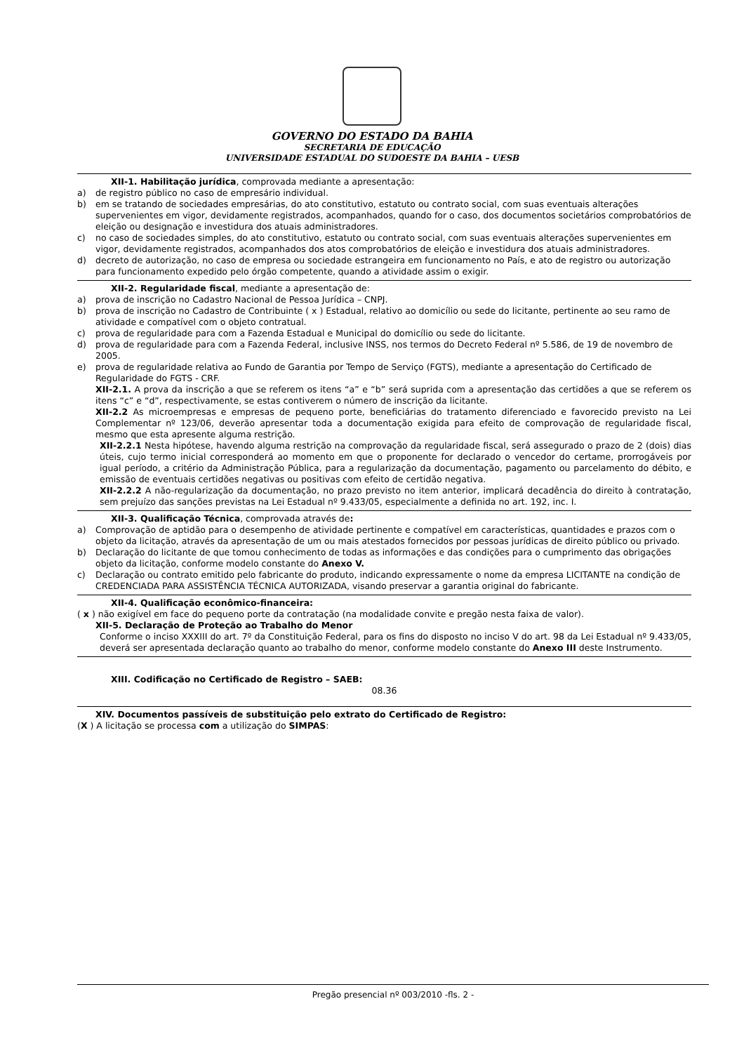GOVERNO DO ESTADO DA BAHIA
SECRETARIA DE EDUCAÇÃO
UNIVERSIDADE ESTADUAL DO SUDOESTE DA BAHIA – UESB
XII-1. Habilitação jurídica, comprovada mediante a apresentação:
a) de registro público no caso de empresário individual.
b) em se tratando de sociedades empresárias, do ato constitutivo, estatuto ou contrato social, com suas eventuais alterações supervenientes em vigor, devidamente registrados, acompanhados, quando for o caso, dos documentos societários comprobatórios de eleição ou designação e investidura dos atuais administradores.
c) no caso de sociedades simples, do ato constitutivo, estatuto ou contrato social, com suas eventuais alterações supervenientes em vigor, devidamente registrados, acompanhados dos atos comprobatórios de eleição e investidura dos atuais administradores.
d) decreto de autorização, no caso de empresa ou sociedade estrangeira em funcionamento no País, e ato de registro ou autorização para funcionamento expedido pelo órgão competente, quando a atividade assim o exigir.
XII-2. Regularidade fiscal, mediante a apresentação de:
a) prova de inscrição no Cadastro Nacional de Pessoa Jurídica – CNPJ.
b) prova de inscrição no Cadastro de Contribuinte ( x ) Estadual, relativo ao domicílio ou sede do licitante, pertinente ao seu ramo de atividade e compatível com o objeto contratual.
c) prova de regularidade para com a Fazenda Estadual e Municipal do domicílio ou sede do licitante.
d) prova de regularidade para com a Fazenda Federal, inclusive INSS, nos termos do Decreto Federal nº 5.586, de 19 de novembro de 2005.
e) prova de regularidade relativa ao Fundo de Garantia por Tempo de Serviço (FGTS), mediante a apresentação do Certificado de Regularidade do FGTS - CRF.
XII-2.1. A prova da inscrição a que se referem os itens “a” e “b” será suprida com a apresentação das certidões a que se referem os itens “c” e “d”, respectivamente, se estas contiverem o número de inscrição da licitante.
XII-2.2 As microempresas e empresas de pequeno porte, beneficiárias do tratamento diferenciado e favorecido previsto na Lei Complementar nº 123/06, deverão apresentar toda a documentação exigida para efeito de comprovação de regularidade fiscal, mesmo que esta apresente alguma restrição.
XII-2.2.1 Nesta hipótese, havendo alguma restrição na comprovação da regularidade fiscal, será assegurado o prazo de 2 (dois) dias úteis, cujo termo inicial corresponderá ao momento em que o proponente for declarado o vencedor do certame, prorrogáveis por igual período, a critério da Administração Pública, para a regularização da documentação, pagamento ou parcelamento do débito, e emissão de eventuais certidões negativas ou positivas com efeito de certidão negativa.
XII-2.2.2 A não-regularização da documentação, no prazo previsto no item anterior, implicará decadência do direito à contratação, sem prejuízo das sanções previstas na Lei Estadual nº 9.433/05, especialmente a definida no art. 192, inc. I.
XII-3. Qualificação Técnica, comprovada através de:
a) Comprovação de aptidão para o desempenho de atividade pertinente e compatível em características, quantidades e prazos com o objeto da licitação, através da apresentação de um ou mais atestados fornecidos por pessoas jurídicas de direito público ou privado.
b) Declaração do licitante de que tomou conhecimento de todas as informações e das condições para o cumprimento das obrigações objeto da licitação, conforme modelo constante do Anexo V.
c) Declaração ou contrato emitido pelo fabricante do produto, indicando expressamente o nome da empresa LICITANTE na condição de CREDENCIADA PARA ASSISTÊNCIA TÉCNICA AUTORIZADA, visando preservar a garantia original do fabricante.
XII-4. Qualificação econômico-financeira:
( x ) não exigível em face do pequeno porte da contratação (na modalidade convite e pregão nesta faixa de valor).
XII-5. Declaração de Proteção ao Trabalho do Menor
Conforme o inciso XXXIII do art. 7º da Constituição Federal, para os fins do disposto no inciso V do art. 98 da Lei Estadual nº 9.433/05, deverá ser apresentada declaração quanto ao trabalho do menor, conforme modelo constante do Anexo III deste Instrumento.
XIII. Codificação no Certificado de Registro – SAEB:
08.36
XIV. Documentos passíveis de substituição pelo extrato do Certificado de Registro:
(X ) A licitação se processa com a utilização do SIMPAS:
Pregão presencial nº 003/2010 -fls. 2 -